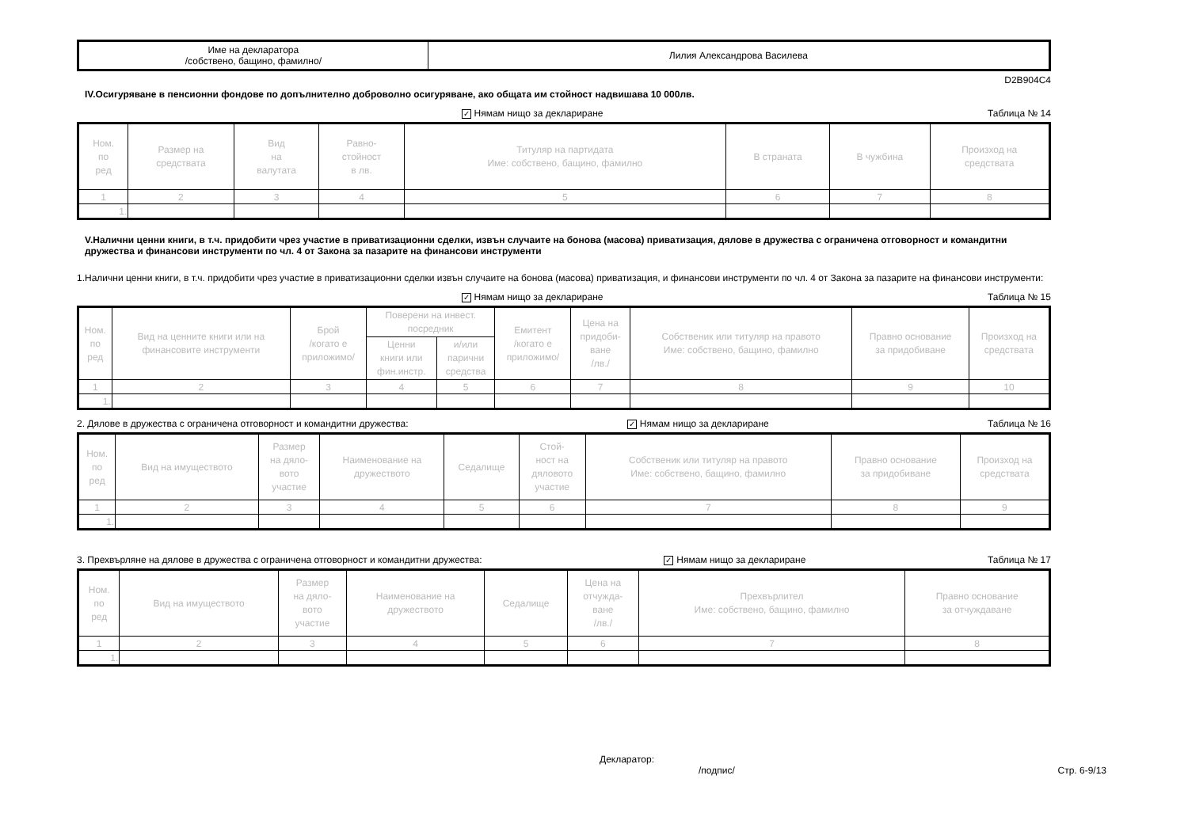| Име на декларатора /собствено, бащино, фамилно/ | Лилия Александрова Василева |
D2B904C4
IV.Осигуряване в пенсионни фондове по допълнително доброволно осигуряване, ако общата им стойност надвишава 10 000лв.
✓ Нямам нищо за деклариране Таблица № 14
| Ном. по ред | Размер на средствата | Вид на валутата | Равно- стойност в лв. | Титуляр на партидата Име: собствено, бащино, фамилно | В страната | В чужбина | Произход на средствата |
| --- | --- | --- | --- | --- | --- | --- | --- |
| 1 | 2 | 3 | 4 | 5 | 6 | 7 | 8 |
| 1. | | | | | | | |
V.Налични ценни книги, в т.ч. придобити чрез участие в приватизационни сделки, извън случаите на бонова (масова) приватизация, дялове в дружества с ограничена отговорност и командитни дружества и финансови инструменти по чл. 4 от Закона за пазарите на финансови инструменти
1.Налични ценни книги, в т.ч. придобити чрез участие в приватизационни сделки извън случаите на бонова (масова) приватизация, и финансови инструменти по чл. 4 от Закона за пазарите на финансови инструменти:
✓ Нямам нищо за деклариране Таблица № 15
| Ном. по ред | Вид на ценните книги или на финансовите инструменти | Брой /когато е приложимо/ | Поверени на инвест. посредник | | Емитент /когато е приложимо/ | Цена на придоби- ване /лв./ | Собственик или титуляр на правото Име: собствено, бащино, фамилно | Правно основание за придобиване | Произход на средствата |
| --- | --- | --- | --- | --- | --- | --- | --- | --- | --- |
| | | | Ценни книги или фин.инстр. | и/или парични средства | | | | | |
| 1 | 2 | 3 | 4 | 5 | 6 | 7 | 8 | 9 | 10 |
| 1. | | | | | | | | | |
2. Дялове в дружества с ограничена отговорност и командитни дружества: ✓ Нямам нищо за деклариране Таблица № 16
| Ном. по ред | Вид на имуществото | Размер на дяло- вото участие | Наименование на дружеството | Седалище | Стой- ност на дяловото участие | Собственик или титуляр на правото Име: собствено, бащино, фамилно | Правно основание за придобиване | Произход на средствата |
| --- | --- | --- | --- | --- | --- | --- | --- | --- |
| 1 | 2 | 3 | 4 | 5 | 6 | 7 | 8 | 9 |
| 1. | | | | | | | | |
3. Прехвърляне на дялове в дружества с ограничена отговорност и командитни дружества: ✓ Нямам нищо за деклариране Таблица № 17
| Ном. по ред | Вид на имуществото | Размер на дяло- вото участие | Наименование на дружеството | Седалище | Цена на отчужда- ване /лв./ | Прехвърлител Име: собствено, бащино, фамилно | Правно основание за отчуждаване |
| --- | --- | --- | --- | --- | --- | --- | --- |
| 1 | 2 | 3 | 4 | 5 | 6 | 7 | 8 |
| 1. | | | | | | | |
Декларатор:
/подпис/ Стр. 6-9/13